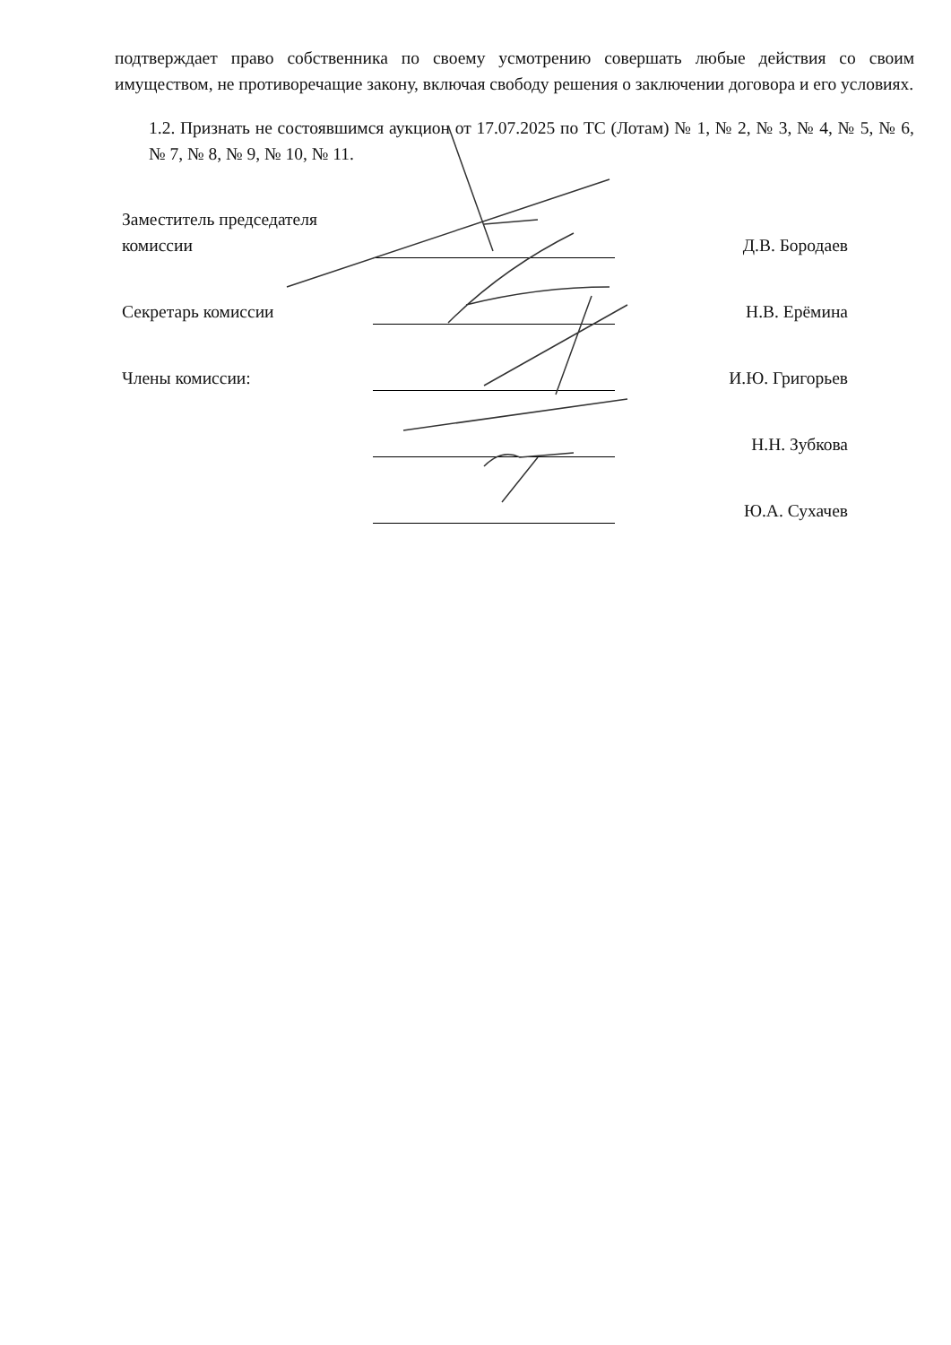подтверждает право собственника по своему усмотрению совершать любые действия со своим имуществом, не противоречащие закону, включая свободу решения о заключении договора и его условиях.
1.2. Признать не состоявшимся аукцион от 17.07.2025 по ТС (Лотам) № 1, № 2, № 3, № 4, № 5, № 6, № 7, № 8, № 9, № 10, № 11.
| Заместитель председателя комиссии | | Д.В. Бородаев |
| Секретарь комиссии | | Н.В. Ерёмина |
| Члены комиссии: | | И.Ю. Григорьев |
| | | Н.Н. Зубкова |
| | | Ю.А. Сухачев |